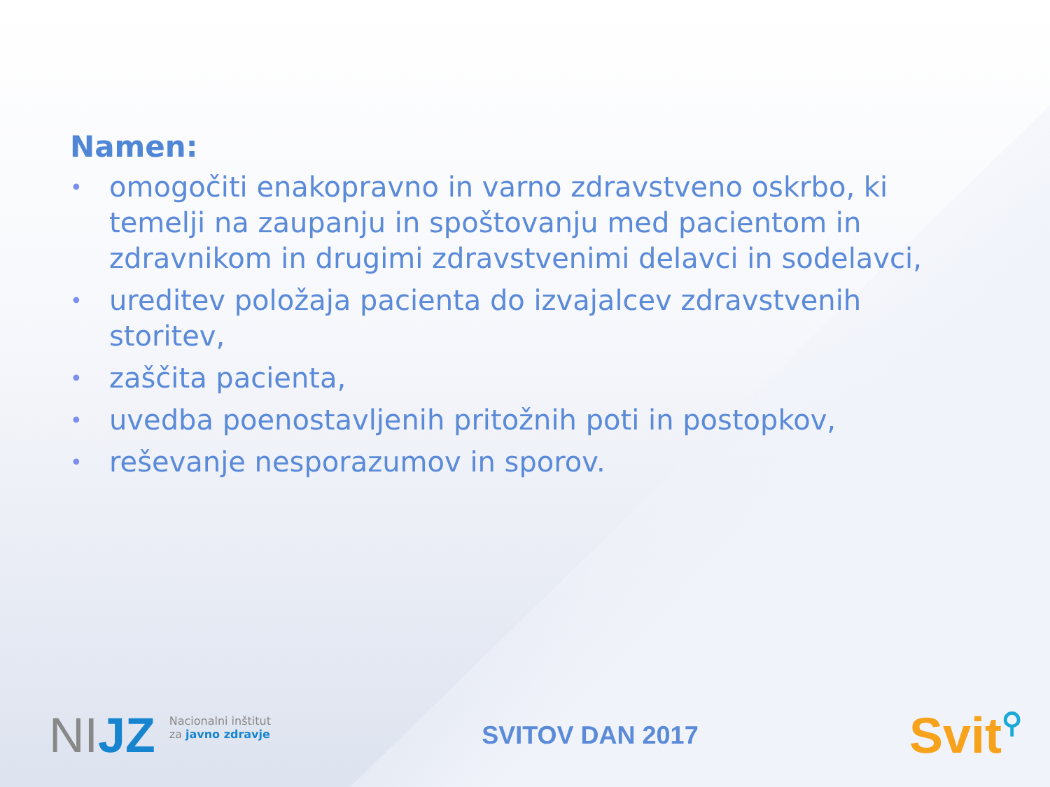Namen:
• omogočiti enakopravno in varno zdravstveno oskrbo, ki temelji na zaupanju in spoštovanju med pacientom in zdravnikom in drugimi zdravstvenimi delavci in sodelavci,
• ureditev položaja pacienta do izvajalcev zdravstvenih storitev,
• zaščita pacienta,
• uvedba poenostavljenih pritožnih poti in postopkov,
• reševanje nesporazumov in sporov.
NIJZ
Nacionalni inštitut
za javno zdravje
SVITOV DAN 2017
Svit⚲